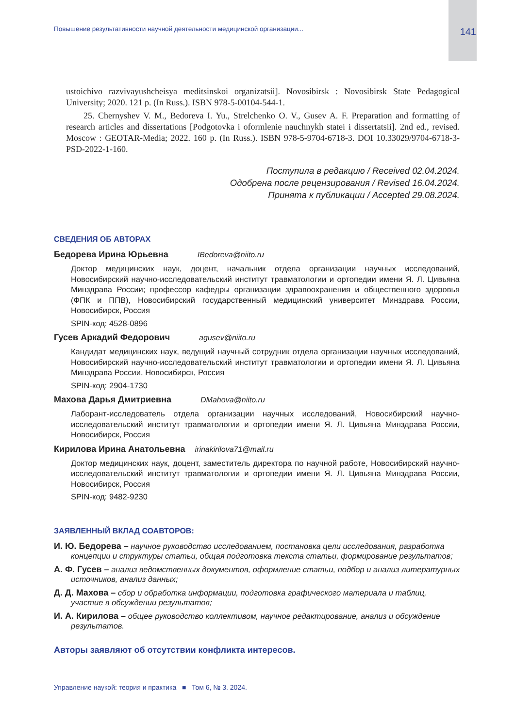Повышение результативности научной деятельности медицинской организации... 141
ustoichivo razvivayushcheisya meditsinskoi organizatsii]. Novosibirsk : Novosibirsk State Pedagogical University; 2020. 121 p. (In Russ.). ISBN 978-5-00104-544-1.
25. Chernyshev V. M., Bedoreva I. Yu., Strelchenko O. V., Gusev A. F. Preparation and formatting of research articles and dissertations [Podgotovka i oformlenie nauchnykh statei i dissertatsii]. 2nd ed., revised. Moscow : GEOTAR-Media; 2022. 160 p. (In Russ.). ISBN 978-5-9704-6718-3. DOI 10.33029/9704-6718-3-PSD-2022-1-160.
Поступила в редакцию / Received 02.04.2024.
Одобрена после рецензирования / Revised 16.04.2024.
Принята к публикации / Accepted 29.08.2024.
СВЕДЕНИЯ ОБ АВТОРАХ
Бедорева Ирина Юрьевна IBedoreva@niito.ru
Доктор медицинских наук, доцент, начальник отдела организации научных исследований, Новосибирский научно-исследовательский институт травматологии и ортопедии имени Я. Л. Цивьяна Минздрава России; профессор кафедры организации здравоохранения и общественного здоровья (ФПК и ППВ), Новосибирский государственный медицинский университет Минздрава России, Новосибирск, Россия
SPIN-код: 4528-0896
Гусев Аркадий Федорович agusev@niito.ru
Кандидат медицинских наук, ведущий научный сотрудник отдела организации научных исследований, Новосибирский научно-исследовательский институт травматологии и ортопедии имени Я. Л. Цивьяна Минздрава России, Новосибирск, Россия
SPIN-код: 2904-1730
Махова Дарья Дмитриевна DMahova@niito.ru
Лаборант-исследователь отдела организации научных исследований, Новосибирский научно-исследовательский институт травматологии и ортопедии имени Я. Л. Цивьяна Минздрава России, Новосибирск, Россия
Кирилова Ирина Анатольевна irinakirilova71@mail.ru
Доктор медицинских наук, доцент, заместитель директора по научной работе, Новосибирский научно-исследовательский институт травматологии и ортопедии имени Я. Л. Цивьяна Минздрава России, Новосибирск, Россия
SPIN-код: 9482-9230
ЗАЯВЛЕННЫЙ ВКЛАД СОАВТОРОВ:
И. Ю. Бедорева – научное руководство исследованием, постановка цели исследования, разработка концепции и структуры статьи, общая подготовка текста статьи, формирование результатов;
А. Ф. Гусев – анализ ведомственных документов, оформление статьи, подбор и анализ литературных источников, анализ данных;
Д. Д. Махова – сбор и обработка информации, подготовка графического материала и таблиц, участие в обсуждении результатов;
И. А. Кирилова – общее руководство коллективом, научное редактирование, анализ и обсуждение результатов.
Авторы заявляют об отсутствии конфликта интересов.
Управление наукой: теория и практика ■ Том 6, № 3. 2024.